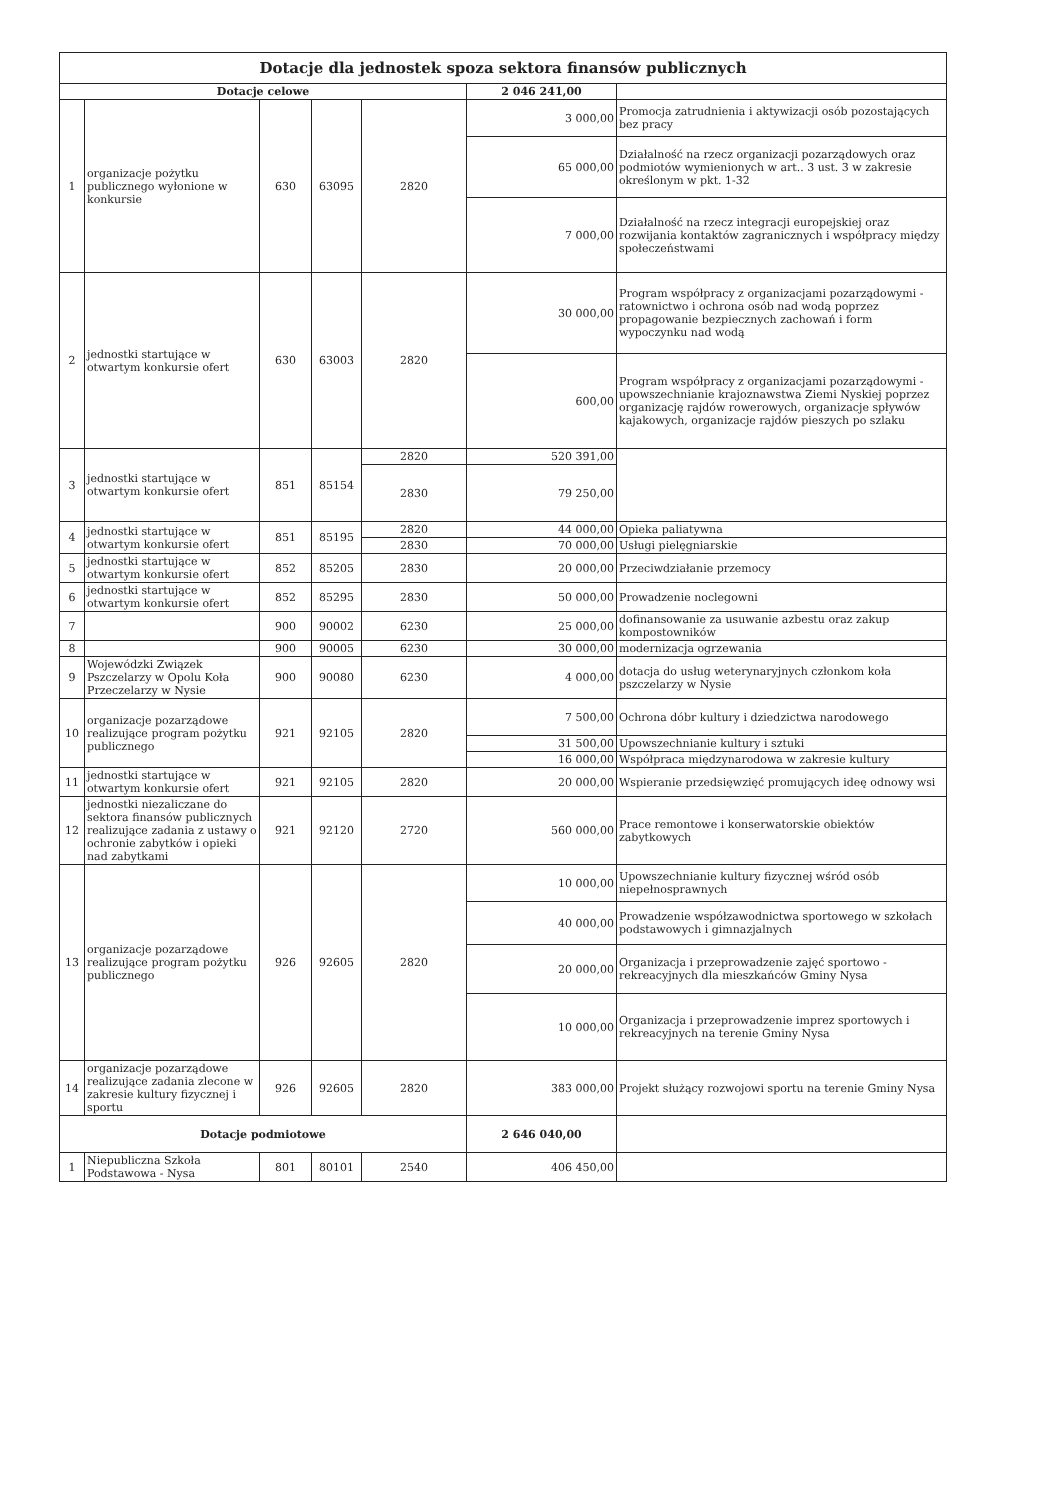| Dotacje dla jednostek spoza sektora finansów publicznych | | | | | | |
| Dotacje celowe | | | | | 2 046 241,00 | |
| 1 | organizacje pożytku publicznego wyłonione w konkursie | 630 | 63095 | 2820 | 3 000,00 | Promocja zatrudnienia i aktywizacji osób pozostających bez pracy |
| | | | | | 65 000,00 | Działalność na rzecz organizacji pozarządowych oraz podmiotów wymienionych w art.. 3 ust. 3 w zakresie określonym w pkt. 1-32 |
| | | | | | 7 000,00 | Działalność na rzecz integracji europejskiej oraz rozwijania kontaktów zagranicznych i współpracy między społeczeństwami |
| 2 | jednostki startujące w otwartym konkursie ofert | 630 | 63003 | 2820 | 30 000,00 | Program współpracy z organizacjami pozarządowymi - ratownictwo i ochrona osób nad wodą poprzez propagowanie bezpiecznych zachowań i form wypoczynku nad wodą |
| | | | | | 600,00 | Program współpracy z organizacjami pozarządowymi - upowszechnianie krajoznawstwa Ziemi Nyskiej poprzez organizację rajdów rowerowych, organizacje spływów kajakowych, organizacje rajdów pieszych po szlaku |
| 3 | jednostki startujące w otwartym konkursie ofert | 851 | 85154 | 2820 | 520 391,00 | |
| | | | | 2830 | 79 250,00 | |
| 4 | jednostki startujące w otwartym konkursie ofert | 851 | 85195 | 2820 | 44 000,00 | Opieka paliatywna |
| | | | | 2830 | 70 000,00 | Usługi pielęgniarskie |
| 5 | jednostki startujące w otwartym konkursie ofert | 852 | 85205 | 2830 | 20 000,00 | Przeciwdziałanie przemocy |
| 6 | jednostki startujące w otwartym konkursie ofert | 852 | 85295 | 2830 | 50 000,00 | Prowadzenie noclegowni |
| 7 | | 900 | 90002 | 6230 | 25 000,00 | dofinansowanie za usuwanie azbestu oraz zakup kompostowników |
| 8 | | 900 | 90005 | 6230 | 30 000,00 | modernizacja ogrzewania |
| 9 | Wojewódzki Związek Pszczelarzy w Opolu Koła Przeczelarzy w Nysie | 900 | 90080 | 6230 | 4 000,00 | dotacja do usług weterynaryjnych członkom koła pszczelarzy w Nysie |
| 10 | organizacje pozarządowe realizujące program pożytku publicznego | 921 | 92105 | 2820 | 7 500,00 | Ochrona dóbr kultury i dziedzictwa narodowego |
| | | | | | 31 500,00 | Upowszechnianie kultury i sztuki |
| | | | | | 16 000,00 | Współpraca międzynarodowa w zakresie kultury |
| 11 | jednostki startujące w otwartym konkursie ofert | 921 | 92105 | 2820 | 20 000,00 | Wspieranie przedsięwzięć promujących ideę odnowy wsi |
| 12 | jednostki niezaliczane do sektora finansów publicznych realizujące zadania z ustawy o ochronie zabytków i opieki nad zabytkami | 921 | 92120 | 2720 | 560 000,00 | Prace remontowe i konserwatorskie obiektów zabytkowych |
| 13 | organizacje pozarządowe realizujące program pożytku publicznego | 926 | 92605 | 2820 | 10 000,00 | Upowszechnianie kultury fizycznej wśród osób niepełnosprawnych |
| | | | | | 40 000,00 | Prowadzenie współzawodnictwa sportowego w szkołach podstawowych i gimnazjalnych |
| | | | | | 20 000,00 | Organizacja i przeprowadzenie zajęć sportowo - rekreacyjnych dla mieszkańców Gminy Nysa |
| | | | | | 10 000,00 | Organizacja i przeprowadzenie imprez sportowych i rekreacyjnych na terenie Gminy Nysa |
| 14 | organizacje pozarządowe realizujące zadania zlecone w zakresie kultury fizycznej i sportu | 926 | 92605 | 2820 | 383 000,00 | Projekt służący rozwojowi sportu na terenie Gminy Nysa |
| Dotacje podmiotowe | | | | | 2 646 040,00 | |
| 1 | Niepubliczna Szkoła Podstawowa - Nysa | 801 | 80101 | 2540 | 406 450,00 | |